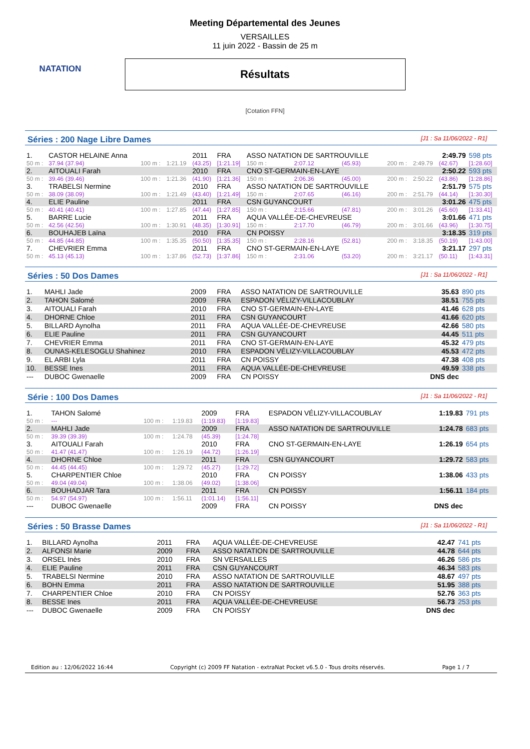NATATION
Meeting Départemental des Jeunes
VERSAILLES
11 juin 2022 - Bassin de 25 m
Résultats
[Cotation FFN]
Séries : 200 Nage Libre Dames [J1 : Sa 11/06/2022 - R1]
| 1. | CASTOR HELAINE Anna | | | 2011 | FRA | ASSO NATATION DE SARTROUVILLE | | | | | 2:49.79 | 598 pts |
| 50 m : | 37.94 (37.94) | 100 m : | 1:21.19 | (43.25) | [1:21.19] | 150 m : | 2:07.12 | (45.93) | 200 m : | 2:49.79 | (42.67) | [1:28.60] |
| 2. | AITOUALI Farah | | | 2010 | FRA | CNO ST-GERMAIN-EN-LAYE | | | | | 2:50.22 | 593 pts |
| 50 m : | 39.46 (39.46) | 100 m : | 1:21.36 | (41.90) | [1:21.36] | 150 m : | 2:06.36 | (45.00) | 200 m : | 2:50.22 | (43.86) | [1:28.86] |
| 3. | TRABELSI Nermine | | | 2010 | FRA | ASSO NATATION DE SARTROUVILLE | | | | | 2:51.79 | 575 pts |
| 50 m : | 38.09 (38.09) | 100 m : | 1:21.49 | (43.40) | [1:21.49] | 150 m : | 2:07.65 | (46.16) | 200 m : | 2:51.79 | (44.14) | [1:30.30] |
| 4. | ELIE Pauline | | | 2011 | FRA | CSN GUYANCOURT | | | | | 3:01.26 | 475 pts |
| 50 m : | 40.41 (40.41) | 100 m : | 1:27.85 | (47.44) | [1:27.85] | 150 m : | 2:15.66 | (47.81) | 200 m : | 3:01.26 | (45.60) | [1:33.41] |
| 5. | BARRE Lucie | | | 2011 | FRA | AQUA VALLÉE-DE-CHEVREUSE | | | | | 3:01.66 | 471 pts |
| 50 m : | 42.56 (42.56) | 100 m : | 1:30.91 | (48.35) | [1:30.91] | 150 m : | 2:17.70 | (46.79) | 200 m : | 3:01.66 | (43.96) | [1:30.75] |
| 6. | BOUHAJEB Laïna | | | 2010 | FRA | CN POISSY | | | | | 3:18.35 | 319 pts |
| 50 m : | 44.85 (44.85) | 100 m : | 1:35.35 | (50.50) | [1:35.35] | 150 m : | 2:28.16 | (52.81) | 200 m : | 3:18.35 | (50.19) | [1:43.00] |
| 7. | CHEVRIER Emma | | | 2011 | FRA | CNO ST-GERMAIN-EN-LAYE | | | | | 3:21.17 | 297 pts |
| 50 m : | 45.13 (45.13) | 100 m : | 1:37.86 | (52.73) | [1:37.86] | 150 m : | 2:31.06 | (53.20) | 200 m : | 3:21.17 | (50.11) | [1:43.31] |
Séries : 50 Dos Dames [J1 : Sa 11/06/2022 - R1]
| 1. | MAHLI Jade | 2009 | FRA | ASSO NATATION DE SARTROUVILLE | 35.63 | 890 pts |
| 2. | TAHON Salomé | 2009 | FRA | ESPADON VÉLIZY-VILLACOUBLAY | 38.51 | 755 pts |
| 3. | AITOUALI Farah | 2010 | FRA | CNO ST-GERMAIN-EN-LAYE | 41.46 | 628 pts |
| 4. | DHORNE Chloe | 2011 | FRA | CSN GUYANCOURT | 41.66 | 620 pts |
| 5. | BILLARD Aynolha | 2011 | FRA | AQUA VALLÉE-DE-CHEVREUSE | 42.66 | 580 pts |
| 6. | ELIE Pauline | 2011 | FRA | CSN GUYANCOURT | 44.45 | 511 pts |
| 7. | CHEVRIER Emma | 2011 | FRA | CNO ST-GERMAIN-EN-LAYE | 45.32 | 479 pts |
| 8. | OUNAS-KELESOGLU Shahinez | 2010 | FRA | ESPADON VÉLIZY-VILLACOUBLAY | 45.53 | 472 pts |
| 9. | EL ARBI Lyla | 2011 | FRA | CN POISSY | 47.38 | 408 pts |
| 10. | BESSE Ines | 2011 | FRA | AQUA VALLÉE-DE-CHEVREUSE | 49.59 | 338 pts |
| --- | DUBOC Gwenaelle | 2009 | FRA | CN POISSY | DNS dec | |
Série : 100 Dos Dames [J1 : Sa 11/06/2022 - R1]
| 1. | TAHON Salomé | | | 2009 | FRA | ESPADON VÉLIZY-VILLACOUBLAY | 1:19.83 | 791 pts |
| 50 m : | --- | 100 m : | 1:19.83 | (1:19.83) | [1:19.83] | | | |
| 2. | MAHLI Jade | | | 2009 | FRA | ASSO NATATION DE SARTROUVILLE | 1:24.78 | 683 pts |
| 50 m : | 39.39 (39.39) | 100 m : | 1:24.78 | (45.39) | [1:24.78] | | | |
| 3. | AITOUALI Farah | | | 2010 | FRA | CNO ST-GERMAIN-EN-LAYE | 1:26.19 | 654 pts |
| 50 m : | 41.47 (41.47) | 100 m : | 1:26.19 | (44.72) | [1:26.19] | | | |
| 4. | DHORNE Chloe | | | 2011 | FRA | CSN GUYANCOURT | 1:29.72 | 583 pts |
| 50 m : | 44.45 (44.45) | 100 m : | 1:29.72 | (45.27) | [1:29.72] | | | |
| 5. | CHARPENTIER Chloe | | | 2010 | FRA | CN POISSY | 1:38.06 | 433 pts |
| 50 m : | 49.04 (49.04) | 100 m : | 1:38.06 | (49.02) | [1:38.06] | | | |
| 6. | BOUHADJAR Tara | | | 2011 | FRA | CN POISSY | 1:56.11 | 184 pts |
| 50 m : | 54.97 (54.97) | 100 m : | 1:56.11 | (1:01.14) | [1:56.11] | | | |
| --- | DUBOC Gwenaelle | | | 2009 | FRA | CN POISSY | DNS dec | |
Séries : 50 Brasse Dames [J1 : Sa 11/06/2022 - R1]
| 1. | BILLARD Aynolha | 2011 | FRA | AQUA VALLÉE-DE-CHEVREUSE | 42.47 | 741 pts |
| 2. | ALFONSI Marie | 2009 | FRA | ASSO NATATION DE SARTROUVILLE | 44.78 | 644 pts |
| 3. | ORSEL Inès | 2010 | FRA | SN VERSAILLES | 46.26 | 586 pts |
| 4. | ELIE Pauline | 2011 | FRA | CSN GUYANCOURT | 46.34 | 583 pts |
| 5. | TRABELSI Nermine | 2010 | FRA | ASSO NATATION DE SARTROUVILLE | 48.67 | 497 pts |
| 6. | BOHN Emma | 2011 | FRA | ASSO NATATION DE SARTROUVILLE | 51.95 | 388 pts |
| 7. | CHARPENTIER Chloe | 2010 | FRA | CN POISSY | 52.76 | 363 pts |
| 8. | BESSE Ines | 2011 | FRA | AQUA VALLÉE-DE-CHEVREUSE | 56.73 | 253 pts |
| --- | DUBOC Gwenaelle | 2009 | FRA | CN POISSY | DNS dec | |
Edition au : 12/06/2022 16:44 Copyright (c) 2009 FF Natation - extraNat Pocket v6.5.0 - Tous droits réservés. Page 1 / 7